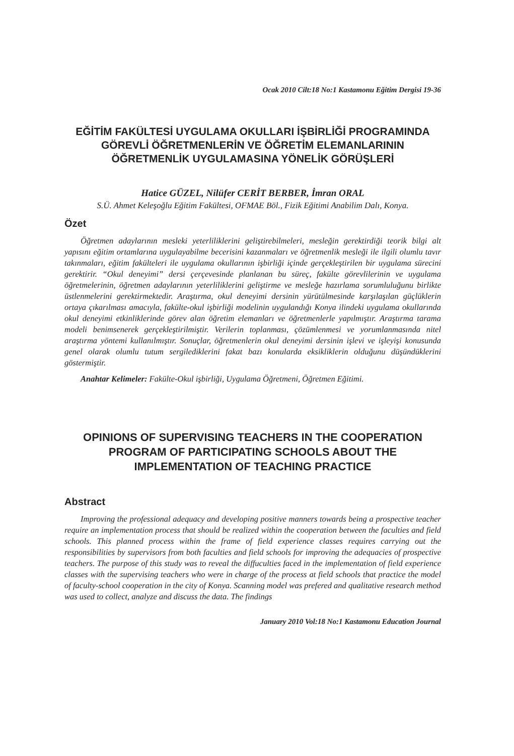Ocak 2010 Cilt:18 No:1 Kastamonu Eğitim Dergisi 19-36
EĞİTİM FAKÜLTESİ UYGULAMA OKULLARI İŞBİRLİĞİ PROGRAMINDA GÖREVLİ ÖĞRETMENLERİN VE ÖĞRETİM ELEMANLARININ ÖĞRETMENLİK UYGULAMASINA YÖNELİK GÖRÜŞLERİ
Hatice GÜZEL, Nilüfer CERİT BERBER, İmran ORAL
S.Ü. Ahmet Keleşoğlu Eğitim Fakültesi, OFMAE Böl., Fizik Eğitimi Anabilim Dalı, Konya.
Özet
Öğretmen adaylarının mesleki yeterliliklerini geliştirebilmeleri, mesleğin gerektirdiği teorik bilgi alt yapısını eğitim ortamlarına uygulayabilme becerisini kazanmaları ve öğretmenlik mesleği ile ilgili olumlu tavır takınmaları, eğitim fakülteleri ile uygulama okullarının işbirliği içinde gerçekleştirilen bir uygulama sürecini gerektirir. “Okul deneyimi” dersi çerçevesinde planlanan bu süreç, fakülte görevlilerinin ve uygulama öğretmelerinin, öğretmen adaylarının yeterliliklerini geliştirme ve mesleğe hazırlama sorumluluğunu birlikte üstlenmelerini gerektirmektedir. Araştırma, okul deneyimi dersinin yürütülmesinde karşılaşılan güçlüklerin ortaya çıkarılması amacıyla, fakülte-okul işbirliği modelinin uygulandığı Konya ilindeki uygulama okullarında okul deneyimi etkinliklerinde görev alan öğretim elemanları ve öğretmenlerle yapılmıştır. Araştırma tarama modeli benimsenerek gerçekleştirilmiştir. Verilerin toplanması, çözümlenmesi ve yorumlanmasında nitel araştırma yöntemi kullanılmıştır. Sonuçlar, öğretmenlerin okul deneyimi dersinin işlevi ve işleyişi konusunda genel olarak olumlu tutum sergilediklerini fakat bazı konularda eksikliklerin olduğunu düşündüklerini göstermiştir.
Anahtar Kelimeler: Fakülte-Okul işbirliği, Uygulama Öğretmeni, Öğretmen Eğitimi.
OPINIONS OF SUPERVISING TEACHERS IN THE COOPERATION PROGRAM OF PARTICIPATING SCHOOLS ABOUT THE IMPLEMENTATION OF TEACHING PRACTICE
Abstract
Improving the professional adequacy and developing positive manners towards being a prospective teacher require an implementation process that should be realized within the cooperation between the faculties and field schools. This planned process within the frame of field experience classes requires carrying out the responsibilities by supervisors from both faculties and field schools for improving the adequacies of prospective teachers. The purpose of this study was to reveal the diffuculties faced in the implementation of field experience classes with the supervising teachers who were in charge of the process at field schools that practice the model of faculty-school cooperation in the city of Konya. Scanning model was prefered and qualitative research method was used to collect, analyze and discuss the data. The findings
January 2010 Vol:18 No:1 Kastamonu Education Journal